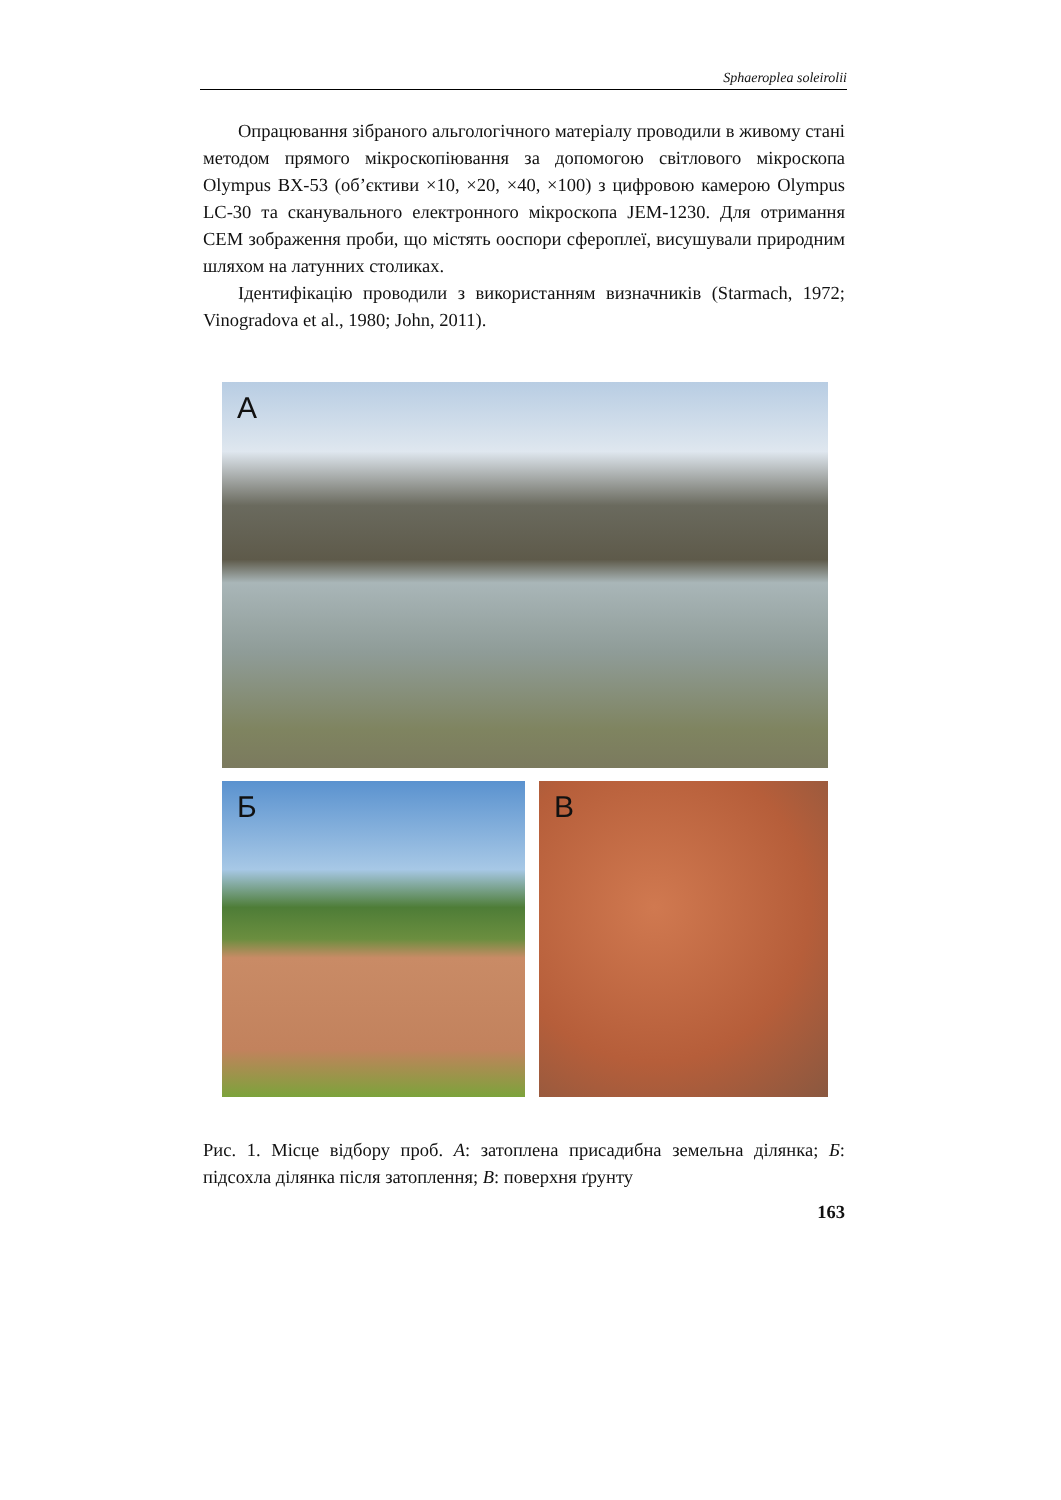Sphaeroplea soleirolii
Опрацювання зібраного альгологічного матеріалу проводили в живому стані методом прямого мікроскопіювання за допомогою світлового мікроскопа Olympus BX-53 (об’єктиви ×10, ×20, ×40, ×100) з цифровою камерою Olympus LC-30 та сканувального електронного мікроскопа JEM-1230. Для отримання СЕМ зображення проби, що містять ооспори сфероплеї, висушували природним шляхом на латунних столиках.
Ідентифікацію проводили з використанням визначників (Starmach, 1972; Vinogradova et al., 1980; John, 2011).
А
Б
В
Рис. 1. Місце відбору проб. А: затоплена присадибна земельна ділянка; Б: підсохла ділянка після затоплення; В: поверхня ґрунту
163